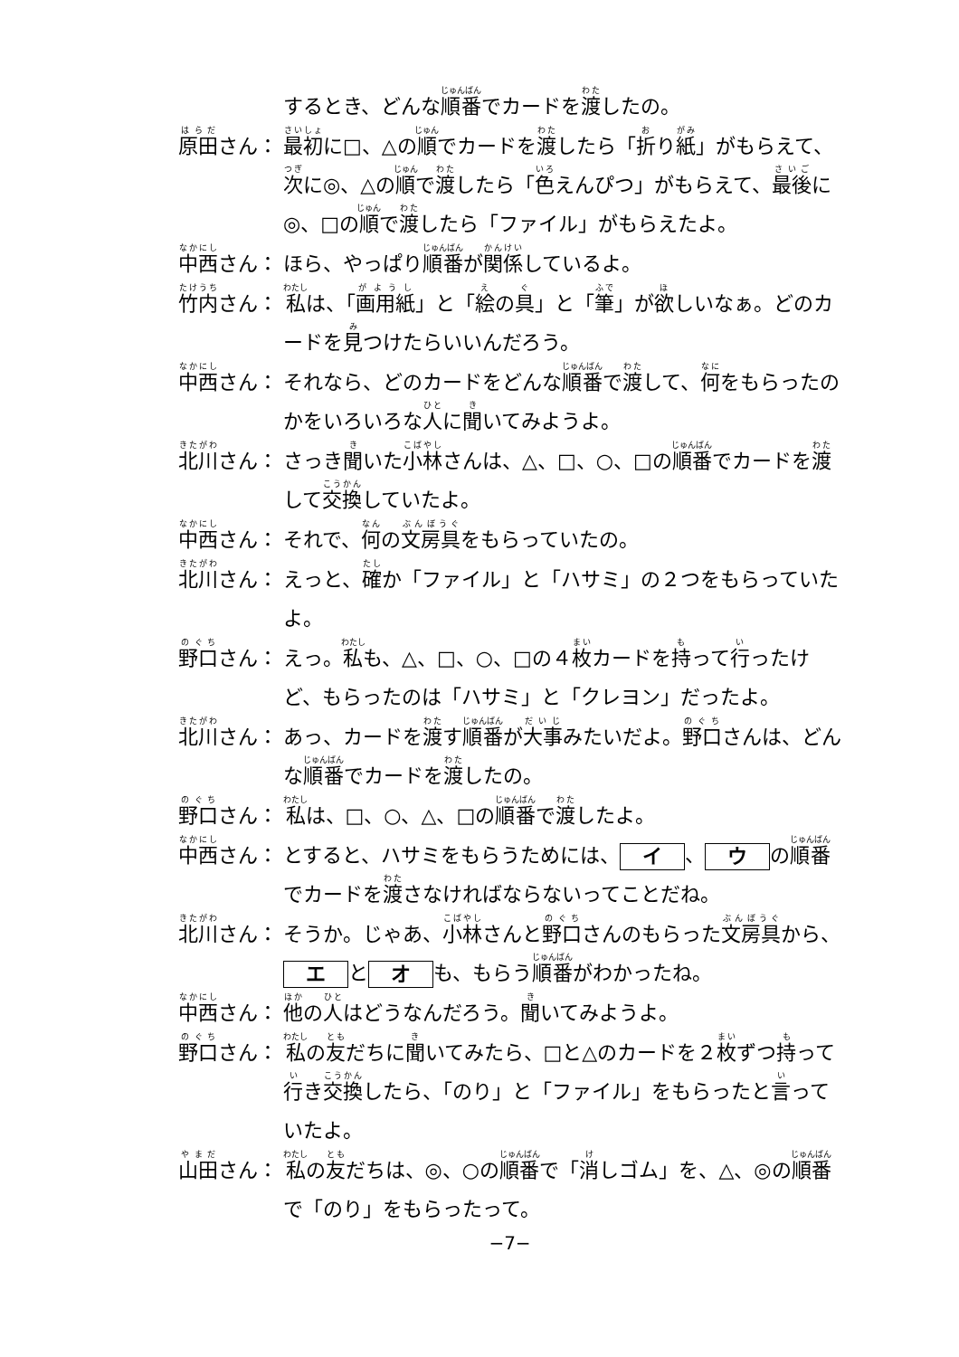するとき、どんな順番でカードを渡したの。
原田さん： 最初に□、△の順でカードを渡したら「折り紙」がもらえて、次に◎、△の順で渡したら「色えんぴつ」がもらえて、最後に◎、□の順で渡したら「ファイル」がもらえたよ。
中西さん： ほら、やっぱり順番が関係しているよ。
竹内さん： 私は、「画用紙」と「絵の具」と「筆」が欲しいなぁ。どのカードを見つけたらいいんだろう。
中西さん： それなら、どのカードをどんな順番で渡して、何をもらったのかをいろいろな人に聞いてみようよ。
北川さん： さっき聞いた小林さんは、△、□、○、□の順番でカードを渡して交換していたよ。
中西さん： それで、何の文房具をもらっていたの。
北川さん： えっと、確か「ファイル」と「ハサミ」の２つをもらっていたよ。
野口さん： えっ。私も、△、□、○、□の４枚カードを持って行ったけど、もらったのは「ハサミ」と「クレヨン」だったよ。
北川さん： あっ、カードを渡す順番が大事みたいだよ。野口さんは、どんな順番でカードを渡したの。
野口さん： 私は、□、○、△、□の順番で渡したよ。
中西さん： とすると、ハサミをもらうためには、 イ 、 ウ の順番でカードを渡さなければならないってことだね。
北川さん： そうか。じゃあ、小林さんと野口さんのもらった文房具から、 エ と オ も、もらう順番がわかったね。
中西さん： 他の人はどうなんだろう。聞いてみようよ。
野口さん： 私の友だちに聞いてみたら、□と△のカードを２枚ずつ持って行き交換したら、「のり」と「ファイル」をもらったと言っていたよ。
山田さん： 私の友だちは、◎、○の順番で「消しゴム」を、△、◎の順番で「のり」をもらったって。
−7−